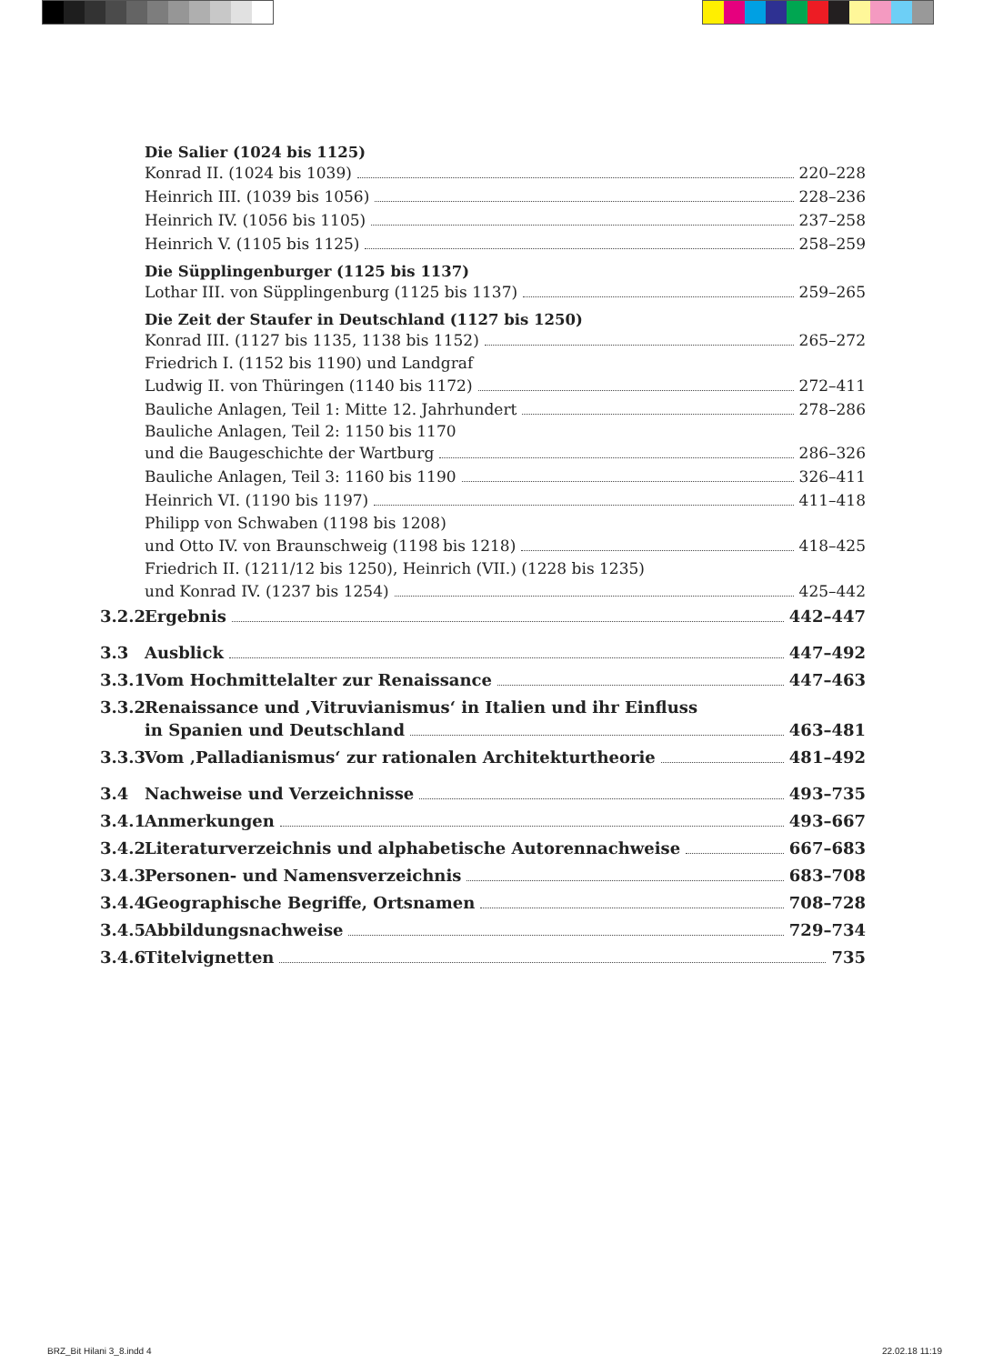Die Salier (1024 bis 1125)
Konrad II. (1024 bis 1039) 220–228
Heinrich III. (1039 bis 1056) 228–236
Heinrich IV. (1056 bis 1105) 237–258
Heinrich V. (1105 bis 1125) 258–259
Die Süpplingenburger (1125 bis 1137)
Lothar III. von Süpplingenburg (1125 bis 1137) 259–265
Die Zeit der Staufer in Deutschland (1127 bis 1250)
Konrad III. (1127 bis 1135, 1138 bis 1152) 265–272
Friedrich I. (1152 bis 1190) und Landgraf
Ludwig II. von Thüringen (1140 bis 1172) 272–411
Bauliche Anlagen, Teil 1: Mitte 12. Jahrhundert 278–286
Bauliche Anlagen, Teil 2: 1150 bis 1170
und die Baugeschichte der Wartburg 286–326
Bauliche Anlagen, Teil 3: 1160 bis 1190 326–411
Heinrich VI. (1190 bis 1197) 411–418
Philipp von Schwaben (1198 bis 1208)
und Otto IV. von Braunschweig (1198 bis 1218) 418–425
Friedrich II. (1211/12 bis 1250), Heinrich (VII.) (1228 bis 1235)
und Konrad IV. (1237 bis 1254) 425–442
3.2.2 Ergebnis 442–447
3.3 Ausblick 447–492
3.3.1 Vom Hochmittelalter zur Renaissance 447–463
3.3.2 Renaissance und ‚Vitruvianismus‘ in Italien und ihr Einfluss
in Spanien und Deutschland 463–481
3.3.3 Vom ‚Palladianismus‘ zur rationalen Architekturtheorie 481–492
3.4 Nachweise und Verzeichnisse 493–735
3.4.1 Anmerkungen 493–667
3.4.2 Literaturverzeichnis und alphabetische Autorennachweise 667–683
3.4.3 Personen- und Namensverzeichnis 683–708
3.4.4 Geographische Begriffe, Ortsnamen 708–728
3.4.5 Abbildungsnachweise 729–734
3.4.6 Titelvignetten 735
BRZ_Bit Hilani 3_8.indd 4 22.02.18 11:19